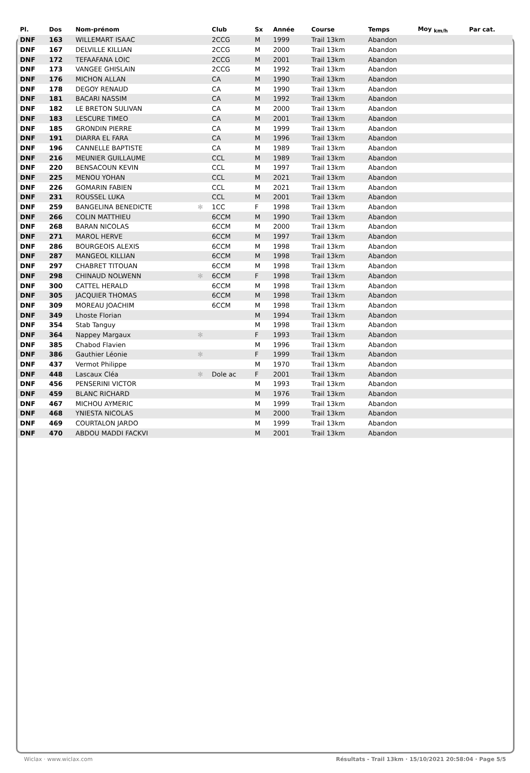| Pl. | Dos | Nom-prénom | | Club | Sx | Année | Course | Temps | Moy <sub>km/h</sub> | Par cat. |
| --- | --- | --- | --- | --- | --- | --- | --- | --- | --- | --- |
| DNF | 163 | WILLEMART ISAAC | | 2CCG | M | 1999 | Trail 13km | Abandon | | |
| DNF | 167 | DELVILLE KILLIAN | | 2CCG | M | 2000 | Trail 13km | Abandon | | |
| DNF | 172 | TEFAAFANA LOIC | | 2CCG | M | 2001 | Trail 13km | Abandon | | |
| DNF | 173 | VANGEE GHISLAIN | | 2CCG | M | 1992 | Trail 13km | Abandon | | |
| DNF | 176 | MICHON ALLAN | | CA | M | 1990 | Trail 13km | Abandon | | |
| DNF | 178 | DEGOY RENAUD | | CA | M | 1990 | Trail 13km | Abandon | | |
| DNF | 181 | BACARI NASSIM | | CA | M | 1992 | Trail 13km | Abandon | | |
| DNF | 182 | LE BRETON SULIVAN | | CA | M | 2000 | Trail 13km | Abandon | | |
| DNF | 183 | LESCURE TIMEO | | CA | M | 2001 | Trail 13km | Abandon | | |
| DNF | 185 | GRONDIN PIERRE | | CA | M | 1999 | Trail 13km | Abandon | | |
| DNF | 191 | DIARRA EL FARA | | CA | M | 1996 | Trail 13km | Abandon | | |
| DNF | 196 | CANNELLE BAPTISTE | | CA | M | 1989 | Trail 13km | Abandon | | |
| DNF | 216 | MEUNIER GUILLAUME | | CCL | M | 1989 | Trail 13km | Abandon | | |
| DNF | 220 | BENSACOUN KEVIN | | CCL | M | 1997 | Trail 13km | Abandon | | |
| DNF | 225 | MENOU YOHAN | | CCL | M | 2021 | Trail 13km | Abandon | | |
| DNF | 226 | GOMARIN FABIEN | | CCL | M | 2021 | Trail 13km | Abandon | | |
| DNF | 231 | ROUSSEL LUKA | | CCL | M | 2001 | Trail 13km | Abandon | | |
| DNF | 259 | BANGELINA BENEDICTE | ✻ | 1CC | F | 1998 | Trail 13km | Abandon | | |
| DNF | 266 | COLIN MATTHIEU | | 6CCM | M | 1990 | Trail 13km | Abandon | | |
| DNF | 268 | BARAN NICOLAS | | 6CCM | M | 2000 | Trail 13km | Abandon | | |
| DNF | 271 | MAROL HERVE | | 6CCM | M | 1997 | Trail 13km | Abandon | | |
| DNF | 286 | BOURGEOIS ALEXIS | | 6CCM | M | 1998 | Trail 13km | Abandon | | |
| DNF | 287 | MANGEOL KILLIAN | | 6CCM | M | 1998 | Trail 13km | Abandon | | |
| DNF | 297 | CHABRET TITOUAN | | 6CCM | M | 1998 | Trail 13km | Abandon | | |
| DNF | 298 | CHINAUD NOLWENN | ✻ | 6CCM | F | 1998 | Trail 13km | Abandon | | |
| DNF | 300 | CATTEL HERALD | | 6CCM | M | 1998 | Trail 13km | Abandon | | |
| DNF | 305 | JACQUIER THOMAS | | 6CCM | M | 1998 | Trail 13km | Abandon | | |
| DNF | 309 | MOREAU JOACHIM | | 6CCM | M | 1998 | Trail 13km | Abandon | | |
| DNF | 349 | Lhoste Florian | | | M | 1994 | Trail 13km | Abandon | | |
| DNF | 354 | Stab Tanguy | | | M | 1998 | Trail 13km | Abandon | | |
| DNF | 364 | Nappey Margaux | ✻ | | F | 1993 | Trail 13km | Abandon | | |
| DNF | 385 | Chabod Flavien | | | M | 1996 | Trail 13km | Abandon | | |
| DNF | 386 | Gauthier Léonie | ✻ | | F | 1999 | Trail 13km | Abandon | | |
| DNF | 437 | Vermot Philippe | | | M | 1970 | Trail 13km | Abandon | | |
| DNF | 448 | Lascaux Cléa | ✻ | Dole ac | F | 2001 | Trail 13km | Abandon | | |
| DNF | 456 | PENSERINI VICTOR | | | M | 1993 | Trail 13km | Abandon | | |
| DNF | 459 | BLANC RICHARD | | | M | 1976 | Trail 13km | Abandon | | |
| DNF | 467 | MICHOU AYMERIC | | | M | 1999 | Trail 13km | Abandon | | |
| DNF | 468 | YNIESTA NICOLAS | | | M | 2000 | Trail 13km | Abandon | | |
| DNF | 469 | COURTALON JARDO | | | M | 1999 | Trail 13km | Abandon | | |
| DNF | 470 | ABDOU MADDI FACKVI | | | M | 2001 | Trail 13km | Abandon | | |
Wiclax · www.wiclax.com Résultats - Trail 13km · 15/10/2021 20:58:04 · Page 5/5